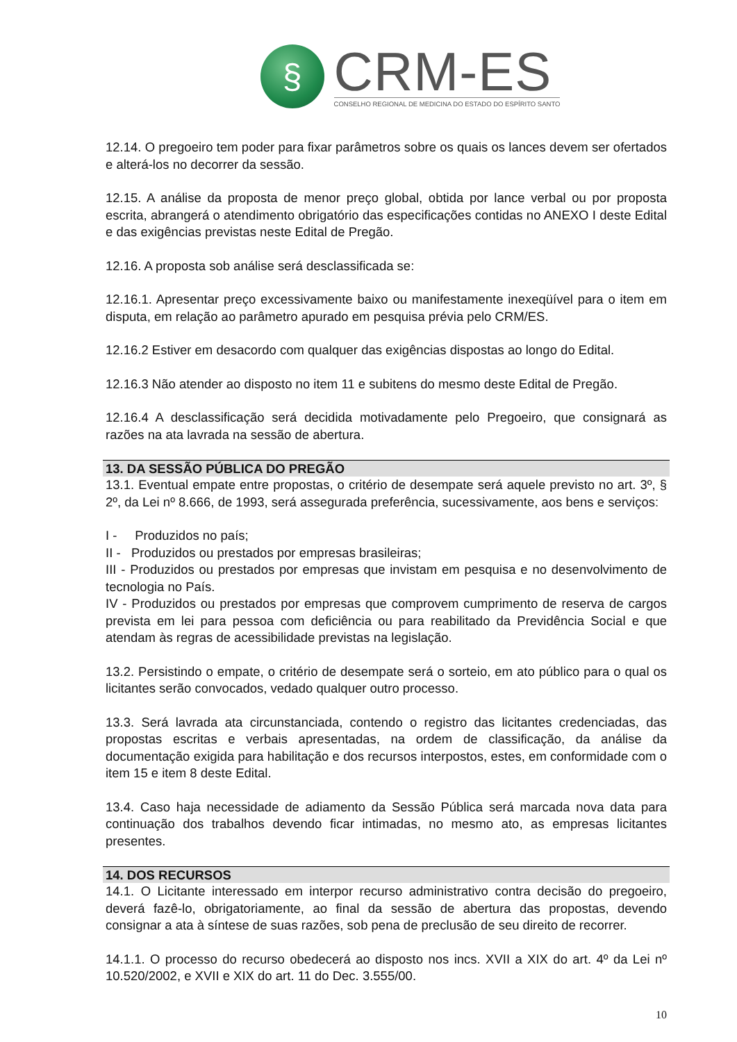§
CRM-ES
CONSELHO REGIONAL DE MEDICINA DO ESTADO DO ESPÍRITO SANTO
12.14. O pregoeiro tem poder para fixar parâmetros sobre os quais os lances devem ser ofertados e alterá-los no decorrer da sessão.
12.15. A análise da proposta de menor preço global, obtida por lance verbal ou por proposta escrita, abrangerá o atendimento obrigatório das especificações contidas no ANEXO I deste Edital e das exigências previstas neste Edital de Pregão.
12.16. A proposta sob análise será desclassificada se:
12.16.1. Apresentar preço excessivamente baixo ou manifestamente inexeqüível para o item em disputa, em relação ao parâmetro apurado em pesquisa prévia pelo CRM/ES.
12.16.2 Estiver em desacordo com qualquer das exigências dispostas ao longo do Edital.
12.16.3 Não atender ao disposto no item 11 e subitens do mesmo deste Edital de Pregão.
12.16.4 A desclassificação será decidida motivadamente pelo Pregoeiro, que consignará as razões na ata lavrada na sessão de abertura.
13. DA SESSÃO PÚBLICA DO PREGÃO
13.1. Eventual empate entre propostas, o critério de desempate será aquele previsto no art. 3º, § 2º, da Lei nº 8.666, de 1993, será assegurada preferência, sucessivamente, aos bens e serviços:
I - Produzidos no país;
II - Produzidos ou prestados por empresas brasileiras;
III - Produzidos ou prestados por empresas que invistam em pesquisa e no desenvolvimento de tecnologia no País.
IV - Produzidos ou prestados por empresas que comprovem cumprimento de reserva de cargos prevista em lei para pessoa com deficiência ou para reabilitado da Previdência Social e que atendam às regras de acessibilidade previstas na legislação.
13.2. Persistindo o empate, o critério de desempate será o sorteio, em ato público para o qual os licitantes serão convocados, vedado qualquer outro processo.
13.3. Será lavrada ata circunstanciada, contendo o registro das licitantes credenciadas, das propostas escritas e verbais apresentadas, na ordem de classificação, da análise da documentação exigida para habilitação e dos recursos interpostos, estes, em conformidade com o item 15 e item 8 deste Edital.
13.4. Caso haja necessidade de adiamento da Sessão Pública será marcada nova data para continuação dos trabalhos devendo ficar intimadas, no mesmo ato, as empresas licitantes presentes.
14. DOS RECURSOS
14.1. O Licitante interessado em interpor recurso administrativo contra decisão do pregoeiro, deverá fazê-lo, obrigatoriamente, ao final da sessão de abertura das propostas, devendo consignar a ata à síntese de suas razões, sob pena de preclusão de seu direito de recorrer.
14.1.1. O processo do recurso obedecerá ao disposto nos incs. XVII a XIX do art. 4º da Lei nº 10.520/2002, e XVII e XIX do art. 11 do Dec. 3.555/00.
10